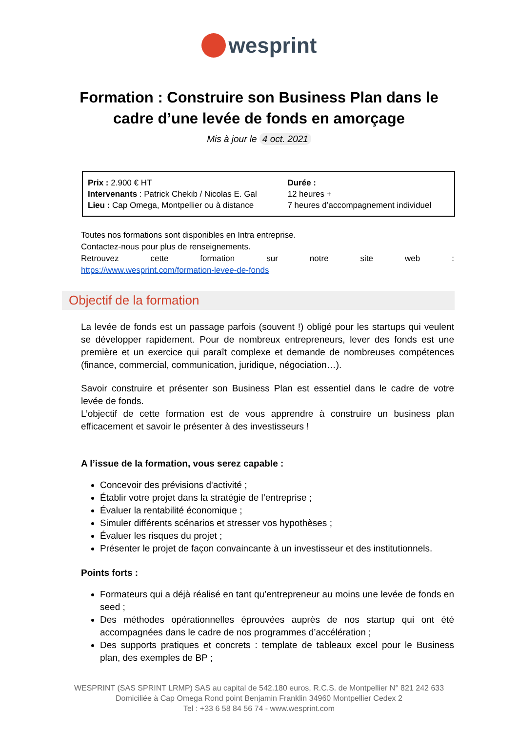wesprint
Formation : Construire son Business Plan dans le cadre d’une levée de fonds en amorçage
Mis à jour le 4 oct. 2021
| Prix : 2.900 € HT Intervenants : Patrick Chekib / Nicolas E. Gal Lieu : Cap Omega, Montpellier ou à distance | Durée : 12 heures + 7 heures d’accompagnement individuel |
Toutes nos formations sont disponibles en Intra entreprise.
Contactez-nous pour plus de renseignements.
Retrouvez cette formation sur notre site web :
https://www.wesprint.com/formation-levee-de-fonds
Objectif de la formation
La levée de fonds est un passage parfois (souvent !) obligé pour les startups qui veulent se développer rapidement. Pour de nombreux entrepreneurs, lever des fonds est une première et un exercice qui paraît complexe et demande de nombreuses compétences (finance, commercial, communication, juridique, négociation…).
Savoir construire et présenter son Business Plan est essentiel dans le cadre de votre levée de fonds.
L’objectif de cette formation est de vous apprendre à construire un business plan efficacement et savoir le présenter à des investisseurs !
A l’issue de la formation, vous serez capable :
Concevoir des prévisions d'activité ;
Établir votre projet dans la stratégie de l’entreprise ;
Évaluer la rentabilité économique ;
Simuler différents scénarios et stresser vos hypothèses ;
Évaluer les risques du projet ;
Présenter le projet de façon convaincante à un investisseur et des institutionnels.
Points forts :
Formateurs qui a déjà réalisé en tant qu’entrepreneur au moins une levée de fonds en seed ;
Des méthodes opérationnelles éprouvées auprès de nos startup qui ont été accompagnées dans le cadre de nos programmes d’accélération ;
Des supports pratiques et concrets : template de tableaux excel pour le Business plan, des exemples de BP ;
WESPRINT (SAS SPRINT LRMP) SAS au capital de 542.180 euros, R.C.S. de Montpellier N° 821 242 633
Domiciliée à Cap Omega Rond point Benjamin Franklin 34960 Montpellier Cedex 2
Tel : +33 6 58 84 56 74 - www.wesprint.com